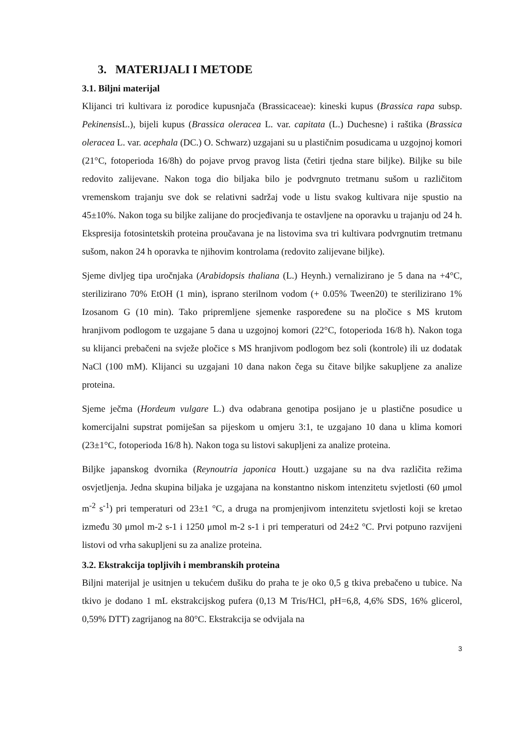3. MATERIJALI I METODE
3.1. Biljni materijal
Klijanci tri kultivara iz porodice kupusnjača (Brassicaceae): kineski kupus (Brassica rapa subsp. Pekinensis L.), bijeli kupus (Brassica oleracea L. var. capitata (L.) Duchesne) i raštika (Brassica oleracea L. var. acephala (DC.) O. Schwarz) uzgajani su u plastičnim posudicama u uzgojnoj komori (21°C, fotoperioda 16/8h) do pojave prvog pravog lista (četiri tjedna stare biljke). Biljke su bile redovito zalijevane. Nakon toga dio biljaka bilo je podvrgnuto tretmanu sušom u različitom vremenskom trajanju sve dok se relativni sadržaj vode u listu svakog kultivara nije spustio na 45±10%. Nakon toga su biljke zalijane do procjeđivanja te ostavljene na oporavku u trajanju od 24 h. Ekspresija fotosintetskih proteina proučavana je na listovima sva tri kultivara podvrgnutim tretmanu sušom, nakon 24 h oporavka te njihovim kontrolama (redovito zalijevane biljke).
Sjeme divljeg tipa uročnjaka (Arabidopsis thaliana (L.) Heynh.) vernalizirano je 5 dana na +4°C, sterilizirano 70% EtOH (1 min), isprano sterilnom vodom (+ 0.05% Tween20) te sterilizirano 1% Izosanom G (10 min). Tako pripremljene sjemenke raspoređene su na pločice s MS krutom hranjivom podlogom te uzgajane 5 dana u uzgojnoj komori (22°C, fotoperioda 16/8 h). Nakon toga su klijanci prebačeni na svježe pločice s MS hranjivom podlogom bez soli (kontrole) ili uz dodatak NaCl (100 mM). Klijanci su uzgajani 10 dana nakon čega su čitave biljke sakupljene za analize proteina.
Sjeme ječma (Hordeum vulgare L.) dva odabrana genotipa posijano je u plastične posudice u komercijalni supstrat pomiješan sa pijeskom u omjeru 3:1, te uzgajano 10 dana u klima komori (23±1°C, fotoperioda 16/8 h). Nakon toga su listovi sakupljeni za analize proteina.
Biljke japanskog dvornika (Reynoutria japonica Houtt.) uzgajane su na dva različita režima osvjetljenja. Jedna skupina biljaka je uzgajana na konstantno niskom intenzitetu svjetlosti (60 μmol m<sup>-2</sup> s<sup>-1</sup>) pri temperaturi od 23±1 °C, a druga na promjenjivom intenzitetu svjetlosti koji se kretao između 30 μmol m-2 s-1 i 1250 μmol m-2 s-1 i pri temperaturi od 24±2 °C. Prvi potpuno razvijeni listovi od vrha sakupljeni su za analize proteina.
3.2. Ekstrakcija topljivih i membranskih proteina
Biljni materijal je usitnjen u tekućem dušiku do praha te je oko 0,5 g tkiva prebačeno u tubice. Na tkivo je dodano 1 mL ekstrakcijskog pufera (0,13 M Tris/HCl, pH=6,8, 4,6% SDS, 16% glicerol, 0,59% DTT) zagrijanog na 80°C. Ekstrakcija se odvijala na
3